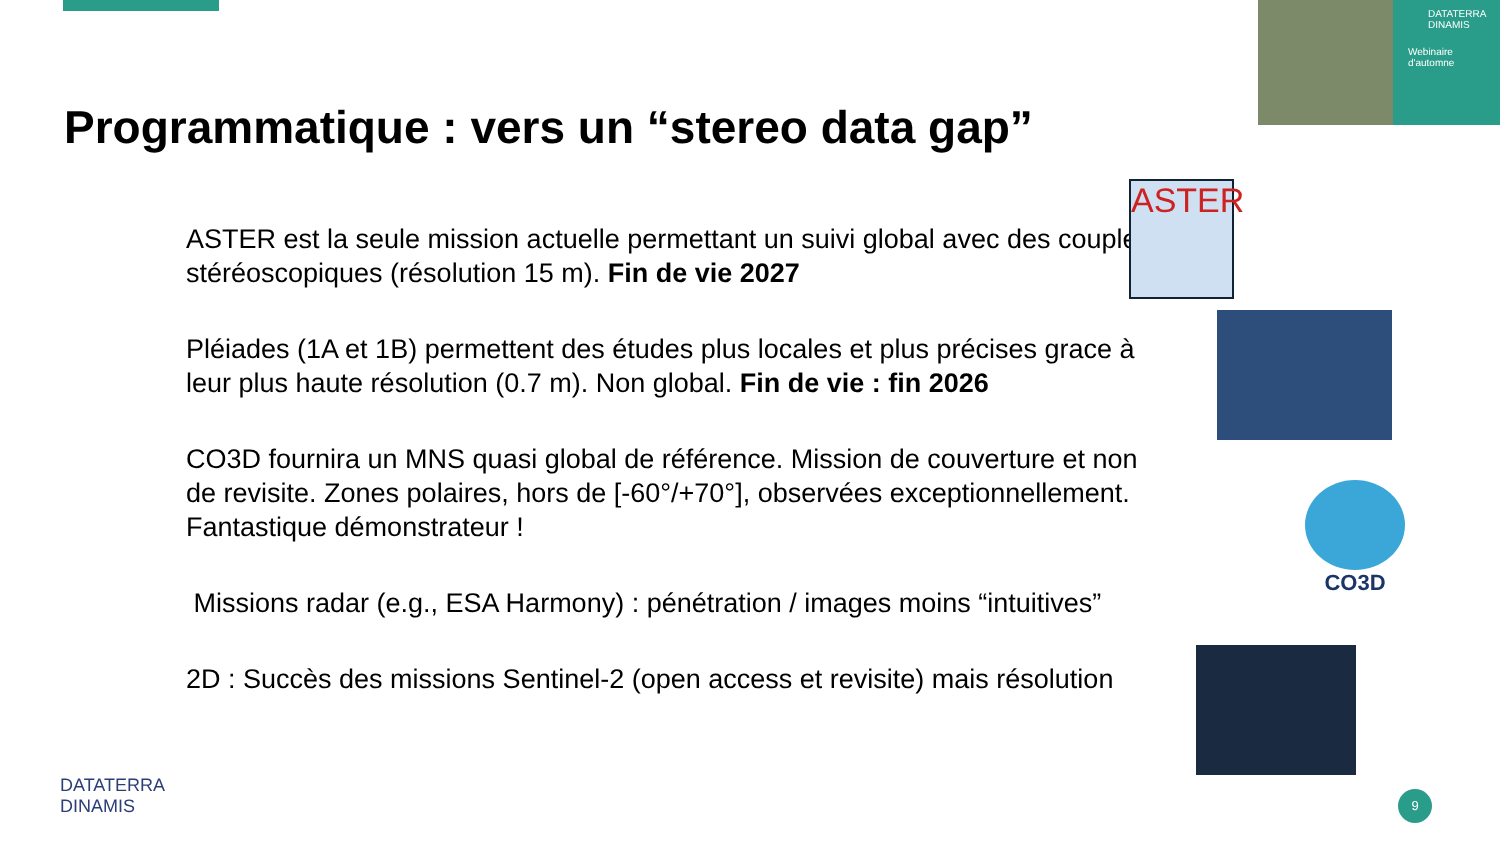DATATERRA DINAMIS
Webinaire d'automne
Programmatique : vers un “stereo data gap”
ASTER est la seule mission actuelle permettant un suivi global avec des couples stéréoscopiques (résolution 15 m). Fin de vie 2027
Pléiades (1A et 1B) permettent des études plus locales et plus précises grace à leur plus haute résolution (0.7 m). Non global. Fin de vie : fin 2026
CO3D fournira un MNS quasi global de référence. Mission de couverture et non de revisite. Zones polaires, hors de [-60°/+70°], observées exceptionnellement. Fantastique démonstrateur !
Missions radar (e.g., ESA Harmony) : pénétration / images moins “intuitives”
2D : Succès des missions Sentinel-2 (open access et revisite) mais résolution
ASTER
CO3D
DATATERRA
DINAMIS
9